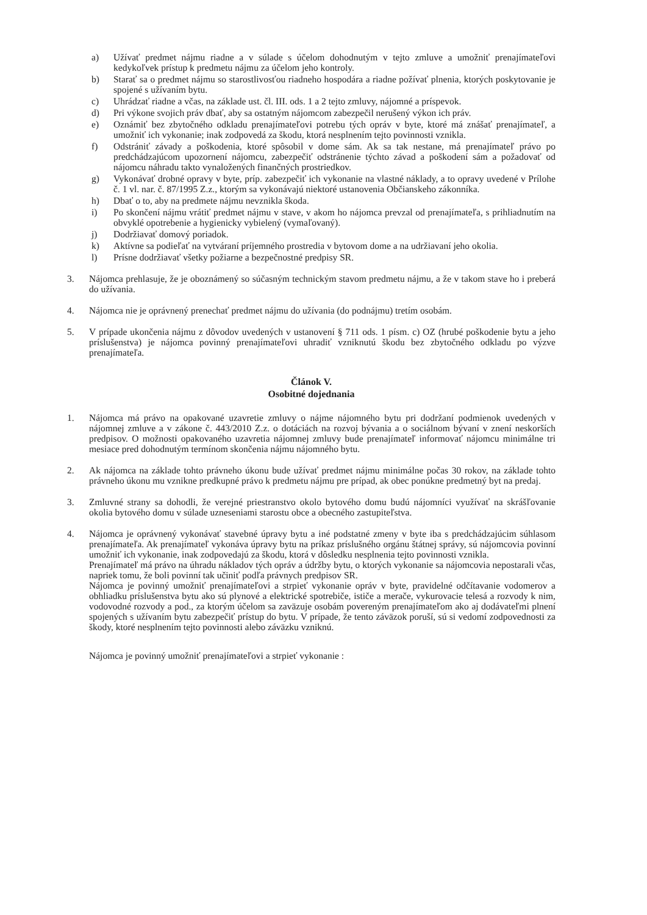a) Užívať predmet nájmu riadne a v súlade s účelom dohodnutým v tejto zmluve a umožniť prenajímateľovi kedykoľvek prístup k predmetu nájmu za účelom jeho kontroly.
b) Starať sa o predmet nájmu so starostlivosťou riadneho hospodára a riadne požívať plnenia, ktorých poskytovanie je spojené s užívaním bytu.
c) Uhrádzať riadne a včas, na základe ust. čl. III. ods. 1 a 2 tejto zmluvy, nájomné a príspevok.
d) Pri výkone svojich práv dbať, aby sa ostatným nájomcom zabezpečil nerušený výkon ich práv.
e) Oznámiť bez zbytočného odkladu prenajímateľovi potrebu tých opráv v byte, ktoré má znášať prenajímateľ, a umožniť ich vykonanie; inak zodpovedá za škodu, ktorá nesplnením tejto povinnosti vznikla.
f) Odstrániť závady a poškodenia, ktoré spôsobil v dome sám. Ak sa tak nestane, má prenajímateľ právo po predchádzajúcom upozornení nájomcu, zabezpečiť odstránenie týchto závad a poškodení sám a požadovať od nájomcu náhradu takto vynaložených finančných prostriedkov.
g) Vykonávať drobné opravy v byte, príp. zabezpečiť ich vykonanie na vlastné náklady, a to opravy uvedené v Prílohe č. 1 vl. nar. č. 87/1995 Z.z., ktorým sa vykonávajú niektoré ustanovenia Občianskeho zákonníka.
h) Dbať o to, aby na predmete nájmu nevznikla škoda.
i) Po skončení nájmu vrátiť predmet nájmu v stave, v akom ho nájomca prevzal od prenajímateľa, s prihliadnutím na obvyklé opotrebenie a hygienicky vybielený (vymaľovaný).
j) Dodržiavať domový poriadok.
k) Aktívne sa podieľať na vytváraní príjemného prostredia v bytovom dome a na udržiavaní jeho okolia.
l) Prísne dodržiavať všetky požiarne a bezpečnostné predpisy SR.
3. Nájomca prehlasuje, že je oboznámený so súčasným technickým stavom predmetu nájmu, a že v takom stave ho i preberá do užívania.
4. Nájomca nie je oprávnený prenechať predmet nájmu do užívania (do podnájmu) tretím osobám.
5. V prípade ukončenia nájmu z dôvodov uvedených v ustanovení § 711 ods. 1 písm. c) OZ (hrubé poškodenie bytu a jeho príslušenstva) je nájomca povinný prenajímateľovi uhradiť vzniknutú škodu bez zbytočného odkladu po výzve prenajímateľa.
Článok V.
Osobitné dojednania
1. Nájomca má právo na opakované uzavretie zmluvy o nájme nájomného bytu pri dodržaní podmienok uvedených v nájomnej zmluve a v zákone č. 443/2010 Z.z. o dotáciách na rozvoj bývania a o sociálnom bývaní v znení neskorších predpisov. O možnosti opakovaného uzavretia nájomnej zmluvy bude prenajímateľ informovať nájomcu minimálne tri mesiace pred dohodnutým termínom skončenia nájmu nájomného bytu.
2. Ak nájomca na základe tohto právneho úkonu bude užívať predmet nájmu minimálne počas 30 rokov, na základe tohto právneho úkonu mu vznikne predkupné právo k predmetu nájmu pre prípad, ak obec ponúkne predmetný byt na predaj.
3. Zmluvné strany sa dohodli, že verejné priestranstvo okolo bytového domu budú nájomníci využívať na skrášľovanie okolia bytového domu v súlade uzneseniami starostu obce a obecného zastupiteľstva.
4. Nájomca je oprávnený vykonávať stavebné úpravy bytu a iné podstatné zmeny v byte iba s predchádzajúcim súhlasom prenajímateľa. Ak prenajímateľ vykonáva úpravy bytu na príkaz príslušného orgánu štátnej správy, sú nájomcovia povinní umožniť ich vykonanie, inak zodpovedajú za škodu, ktorá v dôsledku nesplnenia tejto povinnosti vznikla.
Prenajímateľ má právo na úhradu nákladov tých opráv a údržby bytu, o ktorých vykonanie sa nájomcovia nepostarali včas, napriek tomu, že boli povinní tak učiniť podľa právnych predpisov SR.
Nájomca je povinný umožniť prenajímateľovi a strpieť vykonanie opráv v byte, pravidelné odčítavanie vodomerov a obhliadku príslušenstva bytu ako sú plynové a elektrické spotrebiče, ističe a merače, vykurovacie telesá a rozvody k nim, vodovodné rozvody a pod., za ktorým účelom sa zaväzuje osobám povereným prenajímateľom ako aj dodávateľmi plnení spojených s užívaním bytu zabezpečiť prístup do bytu. V prípade, že tento záväzok poruší, sú si vedomí zodpovednosti za škody, ktoré nesplnením tejto povinnosti alebo záväzku vzniknú.
Nájomca je povinný umožniť prenajímateľovi a strpieť vykonanie :